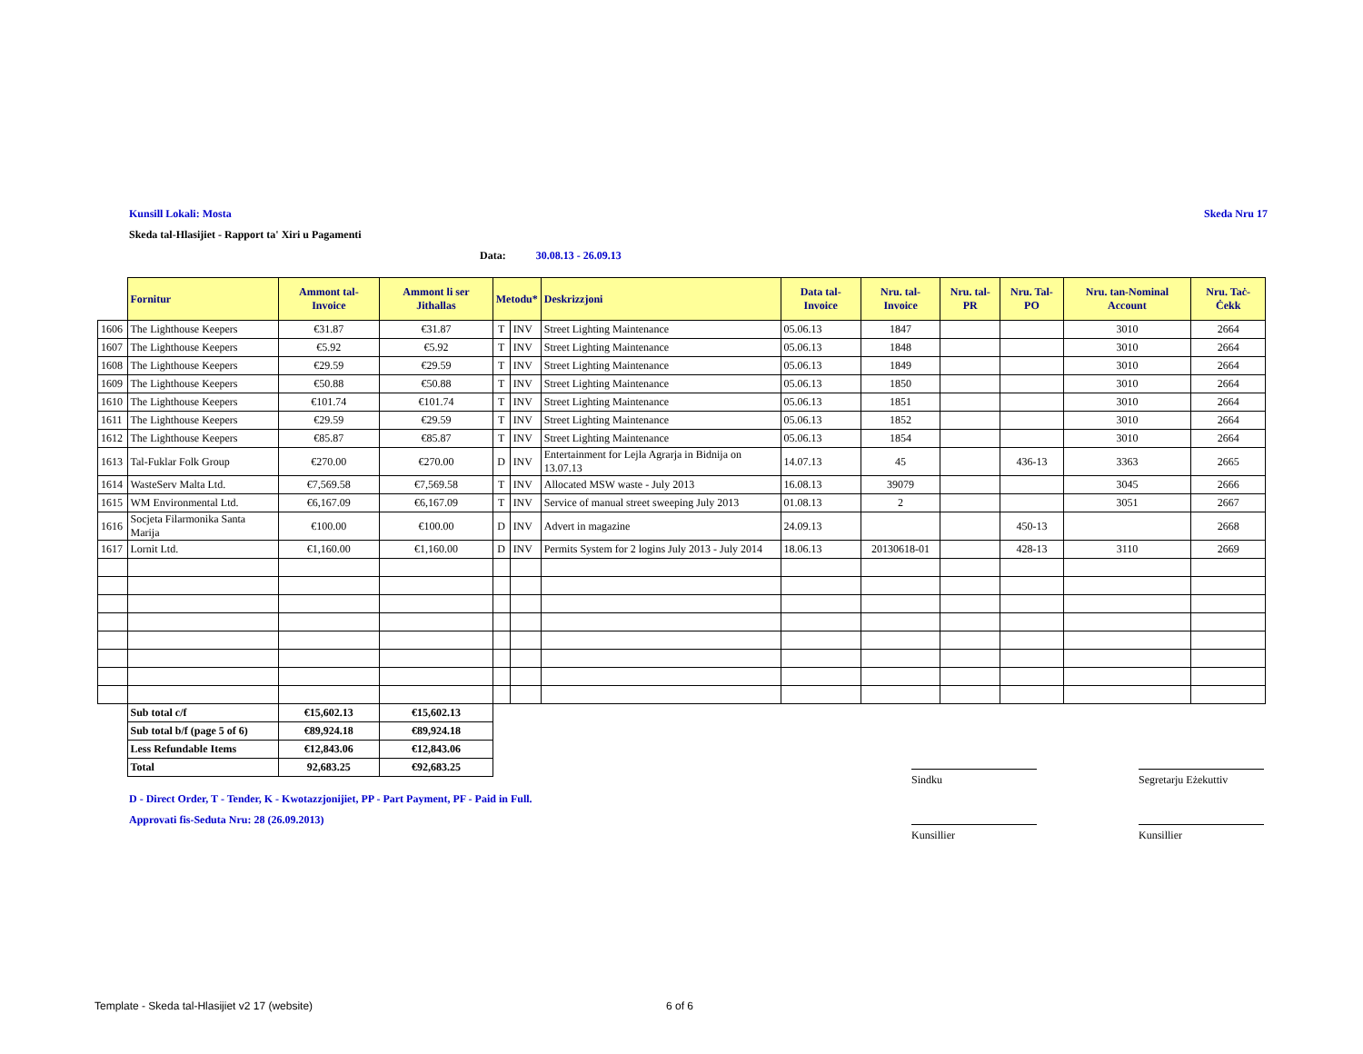Kunsill Lokali: Mosta Skeda Nru 17
Skeda tal-Hlasijiet - Rapport ta' Xiri u Pagamenti
Data: 30.08.13 - 26.09.13
| | Fornitur | Ammont tal- Invoice | Ammont li ser Jithallas | Metodu* | | Deskrizzjoni | Data tal-Invoice | Nru. tal-Invoice | Nru. tal-PR | Nru. Tal-PO | Nru. tan-Nominal Account | Nru. Taċ-Ċekk |
| --- | --- | --- | --- | --- | --- | --- | --- | --- | --- | --- | --- | --- |
| 1606 | The Lighthouse Keepers | €31.87 | €31.87 | T | INV | Street Lighting Maintenance | 05.06.13 | 1847 | | | 3010 | 2664 |
| 1607 | The Lighthouse Keepers | €5.92 | €5.92 | T | INV | Street Lighting Maintenance | 05.06.13 | 1848 | | | 3010 | 2664 |
| 1608 | The Lighthouse Keepers | €29.59 | €29.59 | T | INV | Street Lighting Maintenance | 05.06.13 | 1849 | | | 3010 | 2664 |
| 1609 | The Lighthouse Keepers | €50.88 | €50.88 | T | INV | Street Lighting Maintenance | 05.06.13 | 1850 | | | 3010 | 2664 |
| 1610 | The Lighthouse Keepers | €101.74 | €101.74 | T | INV | Street Lighting Maintenance | 05.06.13 | 1851 | | | 3010 | 2664 |
| 1611 | The Lighthouse Keepers | €29.59 | €29.59 | T | INV | Street Lighting Maintenance | 05.06.13 | 1852 | | | 3010 | 2664 |
| 1612 | The Lighthouse Keepers | €85.87 | €85.87 | T | INV | Street Lighting Maintenance | 05.06.13 | 1854 | | | 3010 | 2664 |
| 1613 | Tal-Fuklar Folk Group | €270.00 | €270.00 | D | INV | Entertainment for Lejla Agrarja in Bidnija on 13.07.13 | 14.07.13 | 45 | | 436-13 | 3363 | 2665 |
| 1614 | WasteServ Malta Ltd. | €7,569.58 | €7,569.58 | T | INV | Allocated MSW waste - July 2013 | 16.08.13 | 39079 | | | 3045 | 2666 |
| 1615 | WM Environmental Ltd. | €6,167.09 | €6,167.09 | T | INV | Service of manual street sweeping July 2013 | 01.08.13 | 2 | | | 3051 | 2667 |
| 1616 | Socjeta Filarmonika Santa Marija | €100.00 | €100.00 | D | INV | Advert in magazine | 24.09.13 | | | 450-13 | | 2668 |
| 1617 | Lornit Ltd. | €1,160.00 | €1,160.00 | D | INV | Permits System for 2 logins July 2013 - July 2014 | 18.06.13 | 20130618-01 | | 428-13 | 3110 | 2669 |
| | Sub total c/f | €15,602.13 | €15,602.13 | | | | | | | | | |
| | Sub total b/f (page 5 of 6) | €89,924.18 | €89,924.18 | | | | | | | | | |
| | Less Refundable Items | €12,843.06 | €12,843.06 | | | | | | | | | |
| | Total | 92,683.25 | €92,683.25 | | | | | | | | | |
D - Direct Order, T - Tender, K - Kwotazzjonijiet, PP - Part Payment, PF - Paid in Full.
Approvati fis-Seduta Nru: 28 (26.09.2013)
Sindku
Segretarju Eżekuttiv
Kunsillier Kunsillier
Template - Skeda tal-Hlasijiet v2 17 (website)
6 of 6